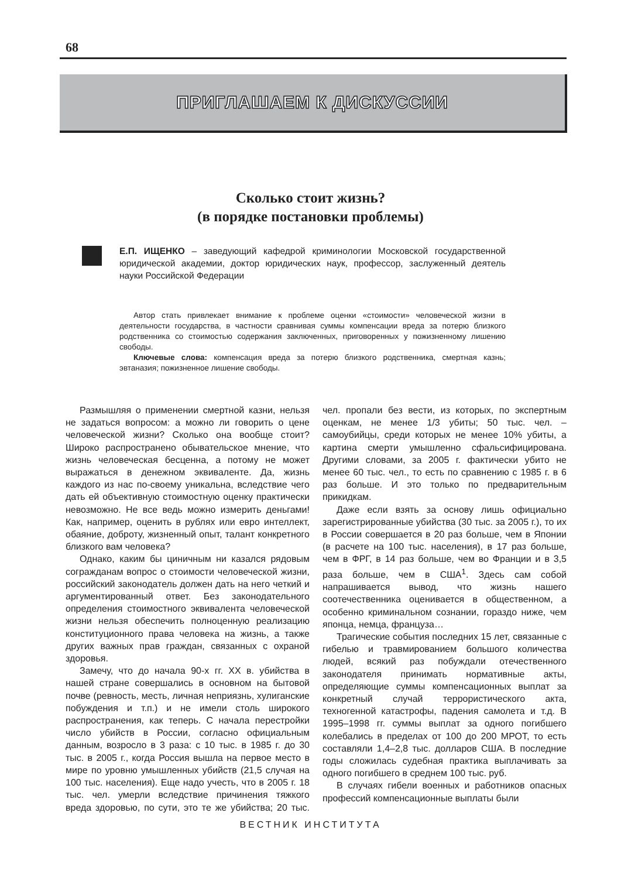68
ПРИГЛАШАЕМ К ДИСКУССИИ
Сколько стоит жизнь?
(в порядке постановки проблемы)
Е.П. ИЩЕНКО – заведующий кафедрой криминологии Московской государственной юридической академии, доктор юридических наук, профессор, заслуженный деятель науки Российской Федерации
Автор стать привлекает внимание к проблеме оценки «стоимости» человеческой жизни в деятельности государства, в частности сравнивая суммы компенсации вреда за потерю близкого родственника со стоимостью содержания заключенных, приговоренных у пожизненному лишению свободы.
Ключевые слова: компенсация вреда за потерю близкого родственника, смертная казнь; эвтаназия; пожизненное лишение свободы.
Размышляя о применении смертной казни, нельзя не задаться вопросом: а можно ли говорить о цене человеческой жизни? Сколько она вообще стоит? Широко распространено обывательское мнение, что жизнь человеческая бесценна, а потому не может выражаться в денежном эквиваленте. Да, жизнь каждого из нас по-своему уникальна, вследствие чего дать ей объективную стоимостную оценку практически невозможно. Не все ведь можно измерить деньгами! Как, например, оценить в рублях или евро интеллект, обаяние, доброту, жизненный опыт, талант конкретного близкого вам человека?
Однако, каким бы циничным ни казался рядовым согражданам вопрос о стоимости человеческой жизни, российский законодатель должен дать на него четкий и аргументированный ответ. Без законодательного определения стоимостного эквивалента человеческой жизни нельзя обеспечить полноценную реализацию конституционного права человека на жизнь, а также других важных прав граждан, связанных с охраной здоровья.
Замечу, что до начала 90-х гг. XX в. убийства в нашей стране совершались в основном на бытовой почве (ревность, месть, личная неприязнь, хулиганские побуждения и т.п.) и не имели столь широкого распространения, как теперь. С начала перестройки число убийств в России, согласно официальным данным, возросло в 3 раза: с 10 тыс. в 1985 г. до 30 тыс. в 2005 г., когда Россия вышла на первое место в мире по уровню умышленных убийств (21,5 случая на 100 тыс. населения). Еще надо учесть, что в 2005 г. 18 тыс. чел. умерли вследствие причинения тяжкого вреда здоровью, по сути, это те же убийства; 20 тыс. чел. пропали без вести, из которых, по экспертным оценкам, не менее 1/3 убиты; 50 тыс. чел. – самоубийцы, среди которых не менее 10% убиты, а картина смерти умышленно сфальсифицирована. Другими словами, за 2005 г. фактически убито не менее 60 тыс. чел., то есть по сравнению с 1985 г. в 6 раз больше. И это только по предварительным прикидкам.
Даже если взять за основу лишь официально зарегистрированные убийства (30 тыс. за 2005 г.), то их в России совершается в 20 раз больше, чем в Японии (в расчете на 100 тыс. населения), в 17 раз больше, чем в ФРГ, в 14 раз больше, чем во Франции и в 3,5 раза больше, чем в США<sup>1</sup>. Здесь сам собой напрашивается вывод, что жизнь нашего соотечественника оценивается в общественном, а особенно криминальном сознании, гораздо ниже, чем японца, немца, француза…
Трагические события последних 15 лет, связанные с гибелью и травмированием большого количества людей, всякий раз побуждали отечественного законодателя принимать нормативные акты, определяющие суммы компенсационных выплат за конкретный случай террористического акта, техногенной катастрофы, падения самолета и т.д. В 1995–1998 гг. суммы выплат за одного погибшего колебались в пределах от 100 до 200 МРОТ, то есть составляли 1,4–2,8 тыс. долларов США. В последние годы сложилась судебная практика выплачивать за одного погибшего в среднем 100 тыс. руб.
В случаях гибели военных и работников опасных профессий компенсационные выплаты были
ВЕСТНИК ИНСТИТУТА